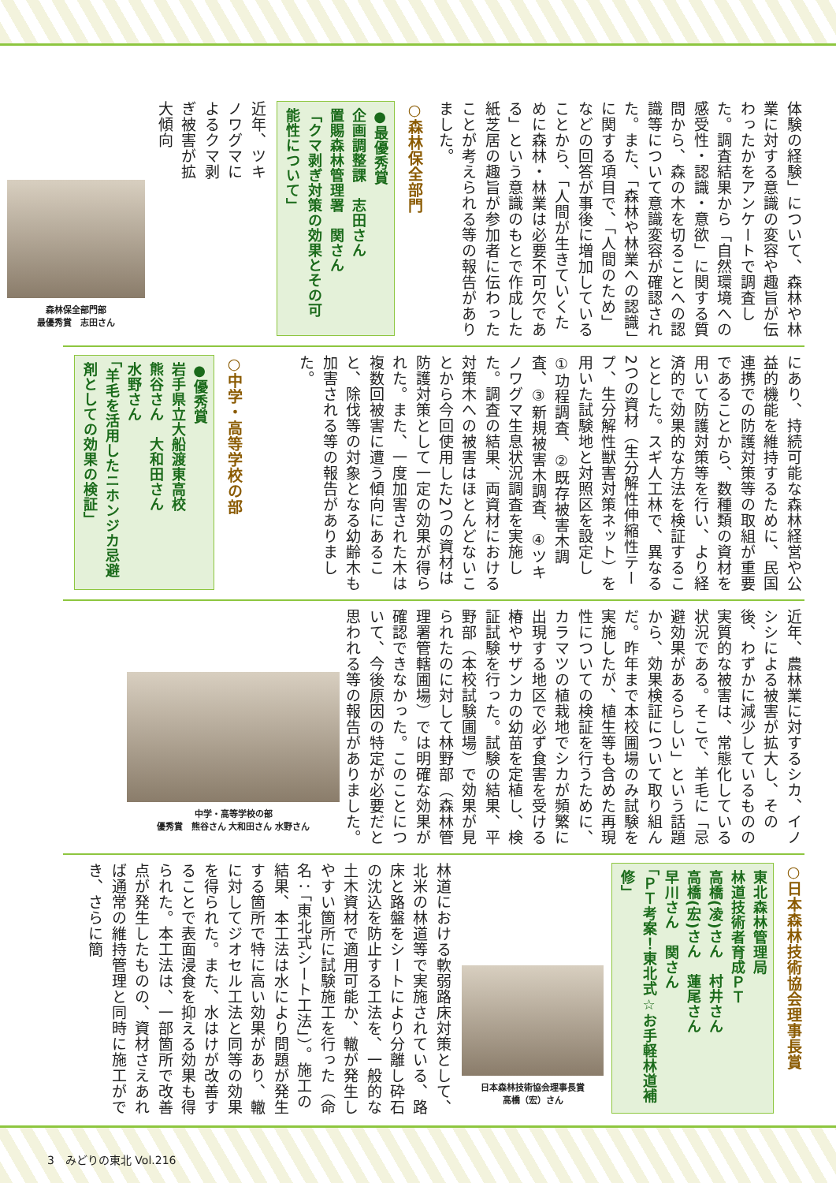体験の経験」について、森林や林業に対する意識の変容や趣旨が伝わったかをアンケートで調査した。調査結果から「自然環境への感受性・認識・意欲」に関する質問から、森の木を切ることへの認識等について意識変容が確認された。また、「森林や林業への認識」に関する項目で、「人間のため」などの回答が事後に増加していることから、「人間が生きていくために森林・林業は必要不可欠である」という意識のもとで作成した紙芝居の趣旨が参加者に伝わったことが考えられる等の報告がありました。
○森林保全部門
●最優秀賞
企画調整課　志田さん
置賜森林管理署　関さん
「クマ剥ぎ対策の効果とその可能性について」
近年、ツキノワグマによるクマ剥ぎ被害が拡大傾向
森林保全部門部
最優秀賞　志田さん
にあり、持続可能な森林経営や公益的機能を維持するために、民国連携での防護対策等の取組が重要であることから、数種類の資材を用いて防護対策等を行い、より経済的で効果的な方法を検証することとした。スギ人工林で、異なる2つの資材（生分解性伸縮性テープ、生分解性獣害対策ネット）を用いた試験地と対照区を設定し①功程調査、②既存被害木調査、③新規被害木調査、④ツキノワグマ生息状況調査を実施した。調査の結果、両資材における対策木への被害はほとんどないことから今回使用した2つの資材は防護対策として一定の効果が得られた。また、一度加害された木は複数回被害に遭う傾向にあること、除伐等の対象となる幼齢木も加害される等の報告がありました。
○中学・高等学校の部
●優秀賞
岩手県立大船渡東高校
熊谷さん　大和田さん
水野さん
「羊毛を活用したニホンジカ忌避剤としての効果の検証」
近年、農林業に対するシカ、イノシシによる被害が拡大し、その後、わずかに減少しているものの実質的な被害は、常態化している状況である。そこで、羊毛に「忌避効果があるらしい」という話題から、効果検証について取り組んだ。昨年まで本校圃場のみ試験を実施したが、植生等も含めた再現性についての検証を行うために、カラマツの植栽地でシカが頻繁に出現する地区で必ず食害を受ける椿やサザンカの幼苗を定植し、検証試験を行った。試験の結果、平野部（本校試験圃場）で効果が見られたのに対して林野部（森林管理署管轄圃場）では明確な効果が確認できなかった。このことについて、今後原因の特定が必要だと思われる等の報告がありました。
中学・高等学校の部
優秀賞　熊谷さん 大和田さん 水野さん
○日本森林技術協会理事長賞
東北森林管理局
林道技術者育成ＰＴ
高橋(凌)さん　村井さん
高橋(宏)さん　蓮尾さん
早川さん　関さん
「ＰＴ考案！東北式☆お手軽林道補修」
日本森林技術協会理事長賞
高橋（宏）さん
林道における軟弱路床対策として、北米の林道等で実施されている、路床と路盤をシートにより分離し砕石の沈込を防止する工法を、一般的な土木資材で適用可能か、轍が発生しやすい箇所に試験施工を行った（命名：「東北式シート工法」）。施工の結果、本工法は水により問題が発生する箇所で特に高い効果があり、轍に対してジオセル工法と同等の効果を得られた。また、水はけが改善することで表面浸食を抑える効果も得られた。本工法は、一部箇所で改善点が発生したものの、資材さえあれば通常の維持管理と同時に施工ができ、さらに簡
3　みどりの東北 Vol.216